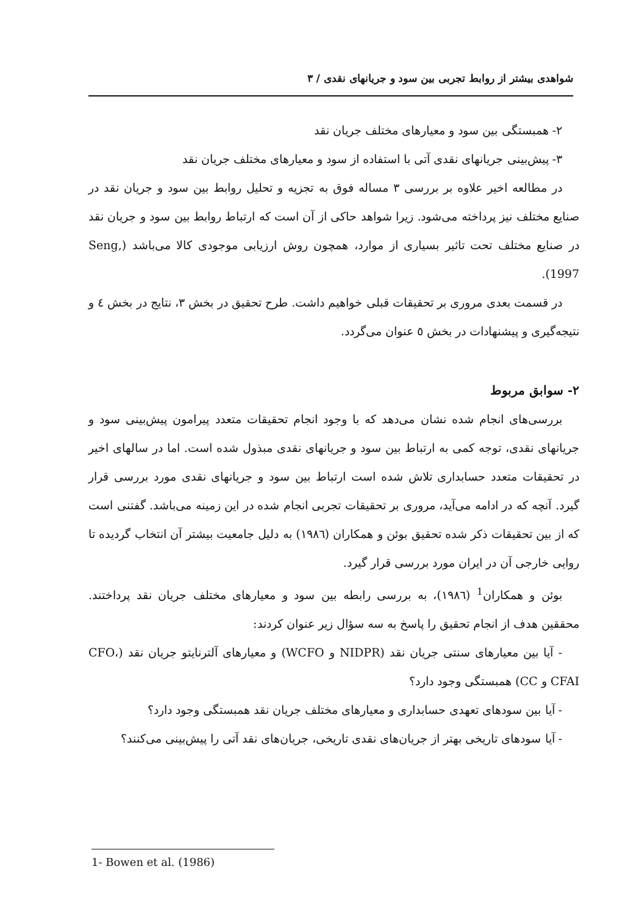شواهدی بیشتر از روابط تجربی بین سود و جریانهای نقدی / ۳
۲- همبستگی بین سود و معیارهای مختلف جریان نقد
۳- پیش‌بینی جریانهای نقدی آتی با استفاده از سود و معیارهای مختلف جریان نقد
در مطالعه اخیر علاوه بر بررسی ۳ مساله فوق به تجزیه و تحلیل روابط بین سود و جریان نقد در صنایع مختلف نیز پرداخته می‌شود. زیرا شواهد حاکی از آن است که ارتباط روابط بین سود و جریان نقد در صنایع مختلف تحت تاثیر بسیاری از موارد، همچون روش ارزیابی موجودی کالا می‌باشد (Seng, 1997).
در قسمت بعدی مروری بر تحقیقات قبلی خواهیم داشت. طرح تحقیق در بخش ۳، نتایج در بخش ٤ و نتیجه‌گیری و پیشنهادات در بخش ٥ عنوان می‌گردد.
۲- سوابق مربوط
بررسی‌های انجام شده نشان می‌دهد که با وجود انجام تحقیقات متعدد پیرامون پیش‌بینی سود و جریانهای نقدی، توجه کمی به ارتباط بین سود و جریانهای نقدی مبذول شده است. اما در سالهای اخیر در تحقیقات متعدد حسابداری تلاش شده است ارتباط بین سود و جریانهای نقدی مورد بررسی قرار گیرد. آنچه که در ادامه می‌آید، مروری بر تحقیقات تجربی انجام شده در این زمینه می‌باشد. گفتنی است که از بین تحقیقات ذکر شده تحقیق بوئن و همکاران (۱۹۸٦) به دلیل جامعیت بیشتر آن انتخاب گردیده تا روایی خارجی آن در ایران مورد بررسی قرار گیرد.
بوئن و همکاران<sup>1</sup> (۱۹۸٦)، به بررسی رابطه بین سود و معیارهای مختلف جریان نقد پرداختند. محققین هدف از انجام تحقیق را پاسخ به سه سؤال زیر عنوان کردند:
- آیا بین معیارهای سنتی جریان نقد (NIDPR و WCFO) و معیارهای آلترنایتو جریان نقد (CFO، CFAI و CC) همبستگی وجود دارد؟
- آیا بین سودهای تعهدی حسابداری و معیارهای مختلف جریان نقد همبستگی وجود دارد؟
- آیا سودهای تاریخی بهتر از جریان‌های نقدی تاریخی، جریان‌های نقد آتی را پیش‌بینی می‌کنند؟
1- Bowen et al. (1986)